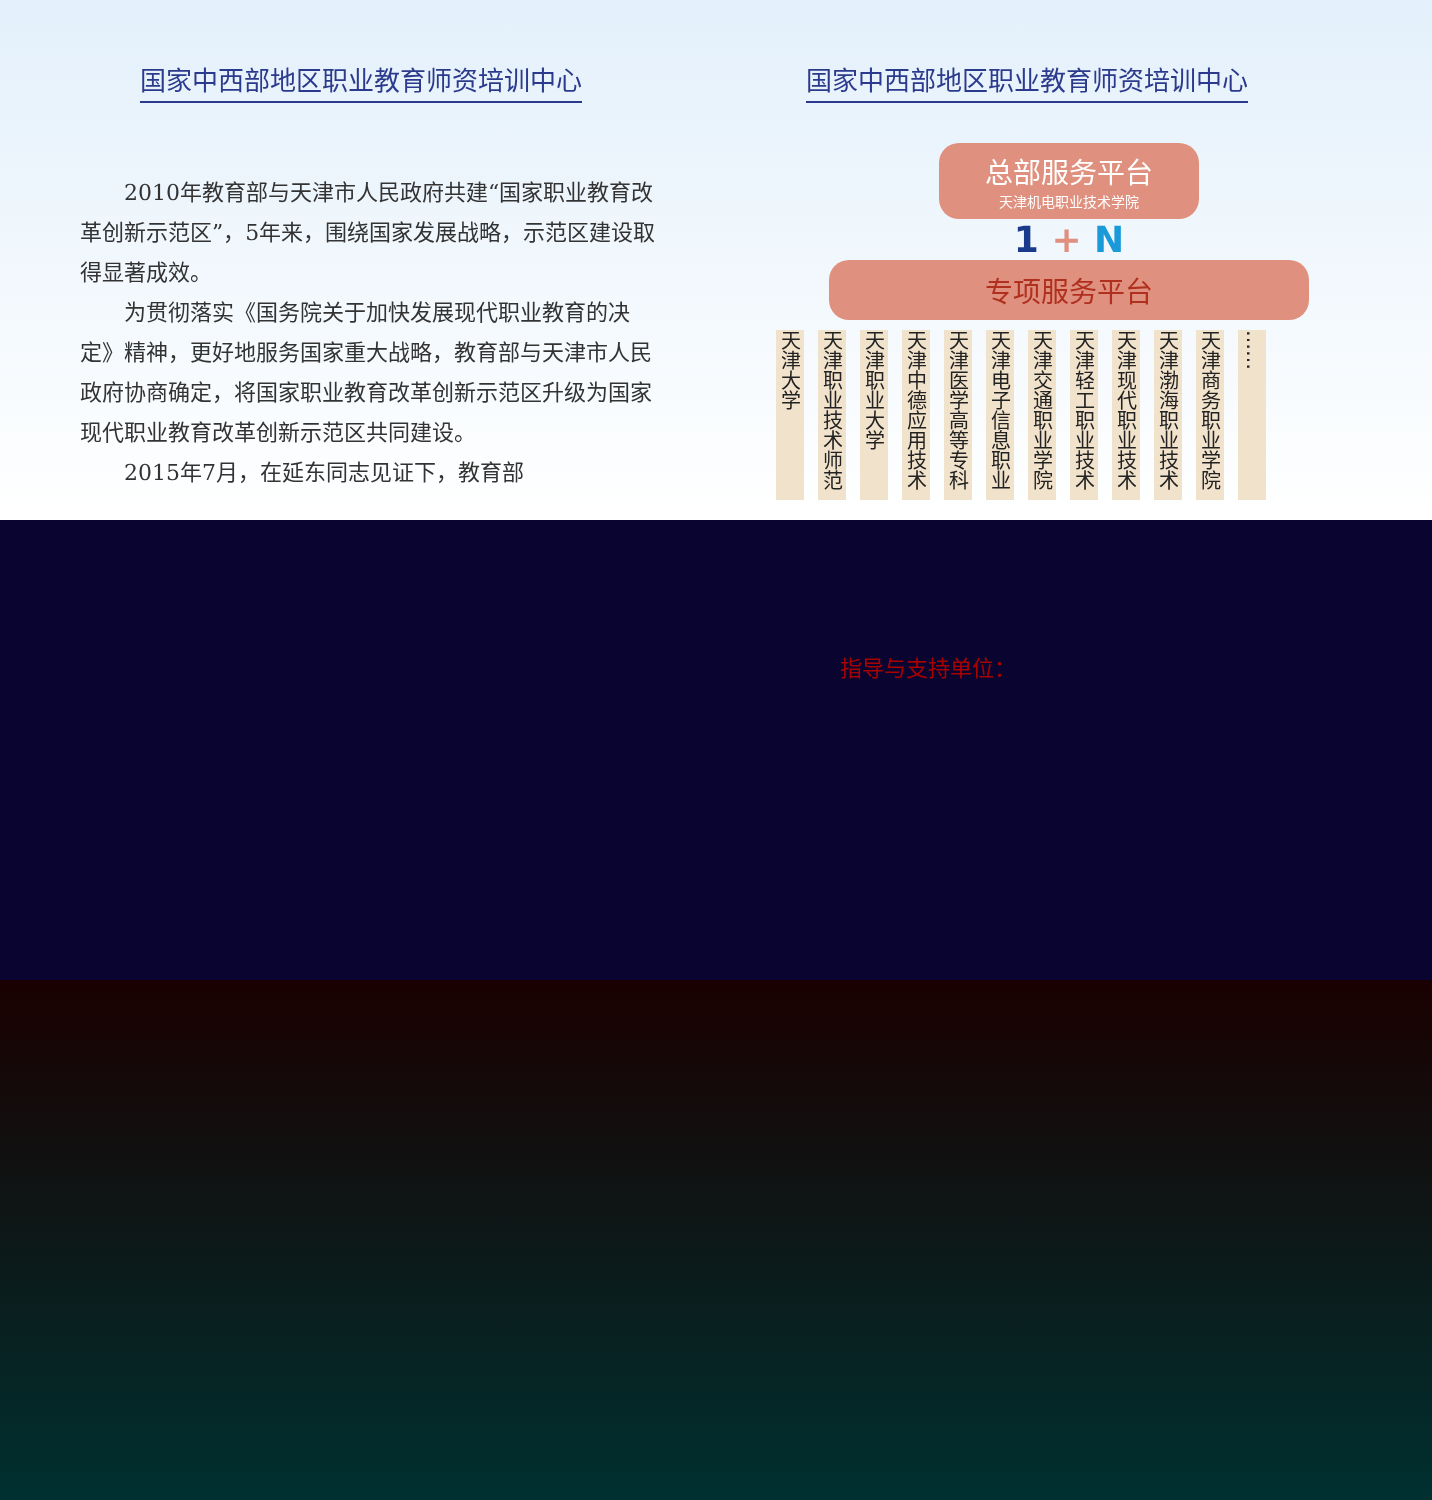国家中西部地区职业教育师资培训中心
2010年教育部与天津市人民政府共建“国家职业教育改革创新示范区”，5年来，围绕国家发展战略，示范区建设取得显著成效。
为贯彻落实《国务院关于加快发展现代职业教育的决定》精神，更好地服务国家重大战略，教育部与天津市人民政府协商确定，将国家职业教育改革创新示范区升级为国家现代职业教育改革创新示范区共同建设。
2015年7月，在延东同志见证下，教育部
国家中西部地区职业教育师资培训中心
总部服务平台
天津机电职业技术学院
1 + N
专项服务平台
天津大学
天津职业技术师范
天津职业大学
天津中德应用技术
天津医学高等专科
天津电子信息职业
天津交通职业学院
天津轻工职业技术
天津现代职业技术
天津渤海职业技术
天津商务职业学院
……
指导与支持单位：